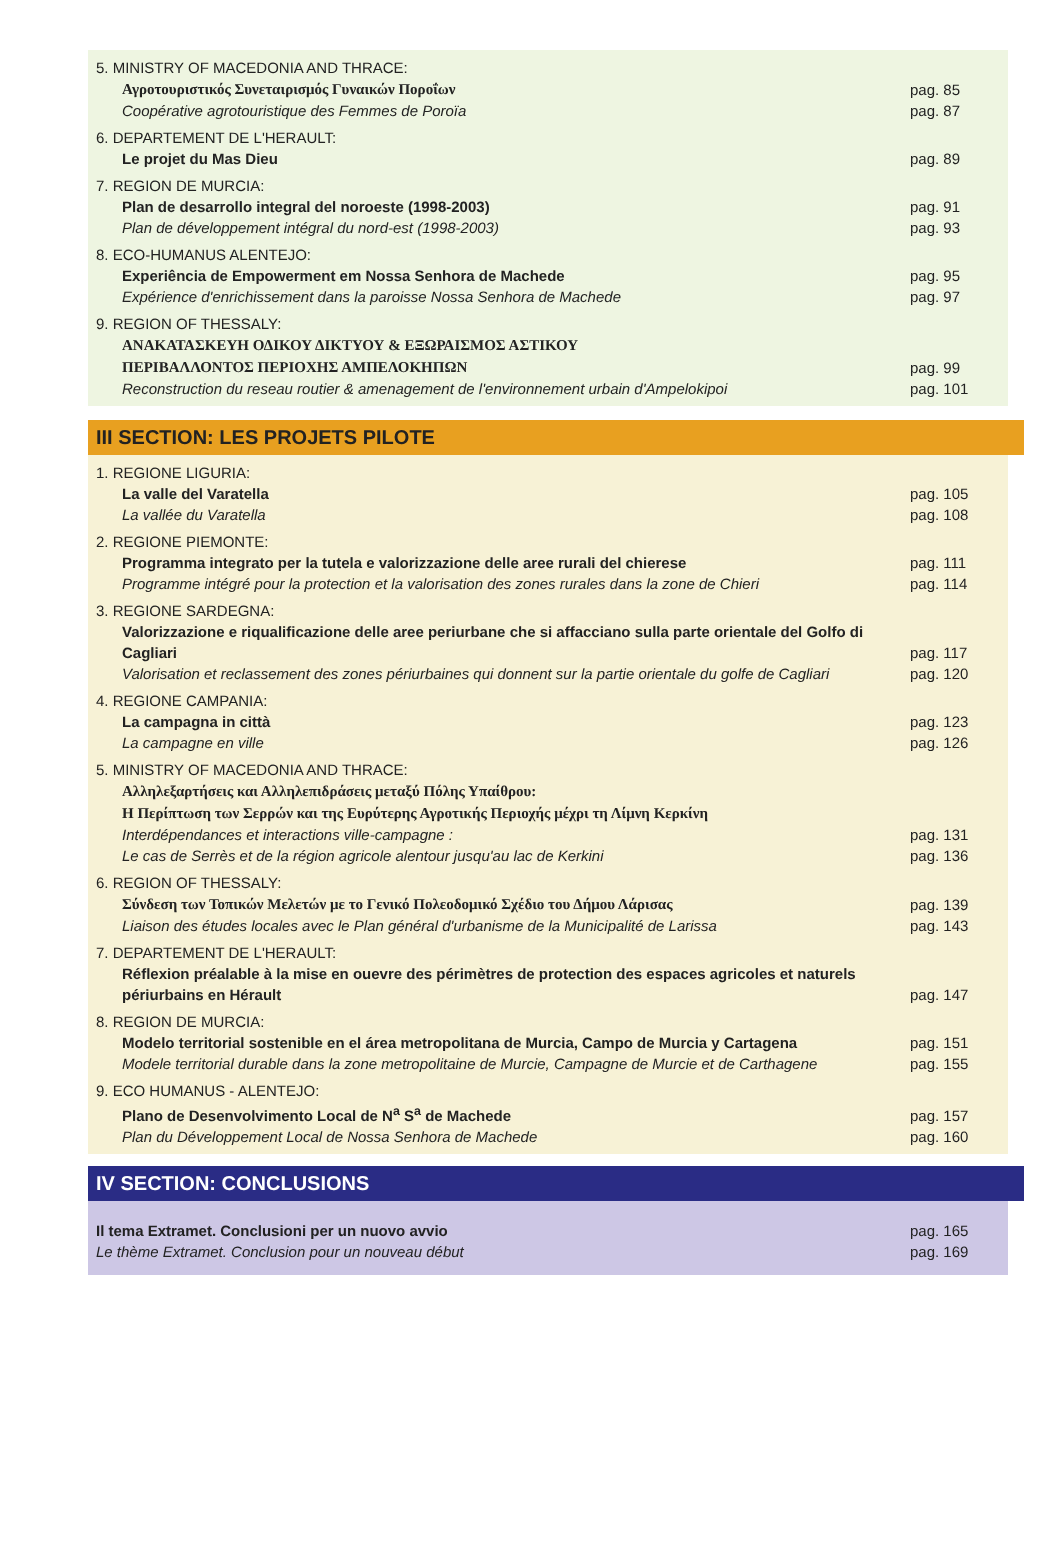5. MINISTRY OF MACEDONIA AND THRACE:
Αγροτουριστικός Συνεταιρισμός Γυναικών Ποροΐων
Coopérative agrotouristique des Femmes de Poroïa
pag. 85
pag. 87
6. DEPARTEMENT DE L'HERAULT:
Le projet du Mas Dieu
pag. 89
7. REGION DE MURCIA:
Plan de desarrollo integral del noroeste (1998-2003)
Plan de développement intégral du nord-est (1998-2003)
pag. 91
pag. 93
8. ECO-HUMANUS ALENTEJO:
Experiência de Empowerment em Nossa Senhora de Machede
Expérience d'enrichissement dans la paroisse Nossa Senhora de Machede
pag. 95
pag. 97
9. REGION OF THESSALY:
ΑΝΑΚΑΤΑΣΚΕΥΗ ΟΔΙΚΟΥ ΔΙΚΤΥΟΥ & ΕΞΩΡΑΙΣΜΟΣ ΑΣΤΙΚΟΥ
ΠΕΡΙΒΑΛΛΟΝΤΟΣ ΠΕΡΙΟΧΗΣ ΑΜΠΕΛΟΚΗΠΩΝ
Reconstruction du reseau routier & amenagement de l'environnement urbain d'Ampelokipoi
pag. 99
pag. 101
III SECTION: LES PROJETS PILOTE
1. REGIONE LIGURIA:
La valle del Varatella
La vallée du Varatella
pag. 105
pag. 108
2. REGIONE PIEMONTE:
Programma integrato per la tutela e valorizzazione delle aree rurali del chierese
Programme intégré pour la protection et la valorisation des zones rurales dans la zone de Chieri
pag. 111
pag. 114
3. REGIONE SARDEGNA:
Valorizzazione e riqualificazione delle aree periurbane che si affacciano sulla parte orientale del Golfo di Cagliari
Valorisation et reclassement des zones périurbaines qui donnent sur la partie orientale du golfe de Cagliari
pag. 117
pag. 120
4. REGIONE CAMPANIA:
La campagna in città
La campagne en ville
pag. 123
pag. 126
5. MINISTRY OF MACEDONIA AND THRACE:
Αλληλεξαρτήσεις και Αλληλεπιδράσεις μεταξύ Πόλης Υπαίθρου:
Η Περίπτωση των Σερρών και της Ευρύτερης Αγροτικής Περιοχής μέχρι τη Λίμνη Κερκίνη
Interdépendances et interactions ville-campagne :
Le cas de Serrès et de la région agricole alentour jusqu'au lac de Kerkini
pag. 131
pag. 136
6. REGION OF THESSALY:
Σύνδεση των Τοπικών Μελετών με το Γενικό Πολεοδομικό Σχέδιο του Δήμου Λάρισας
Liaison des études locales avec le Plan général d'urbanisme de la Municipalité de Larissa
pag. 139
pag. 143
7. DEPARTEMENT DE L'HERAULT:
Réflexion préalable à la mise en ouevre des périmètres de protection des espaces agricoles et naturels périurbains en Hérault
pag. 147
8. REGION DE MURCIA:
Modelo territorial sostenible en el área metropolitana de Murcia, Campo de Murcia y Cartagena
Modele territorial durable dans la zone metropolitaine de Murcie, Campagne de Murcie et de Carthagene
pag. 151
pag. 155
9. ECO HUMANUS - ALENTEJO:
Plano de Desenvolvimento Local de N<sup>a</sup> S<sup>a</sup> de Machede
Plan du Développement Local de Nossa Senhora de Machede
pag. 157
pag. 160
IV SECTION: CONCLUSIONS
Il tema Extramet. Conclusioni per un nuovo avvio
Le thème Extramet. Conclusion pour un nouveau début
pag. 165
pag. 169